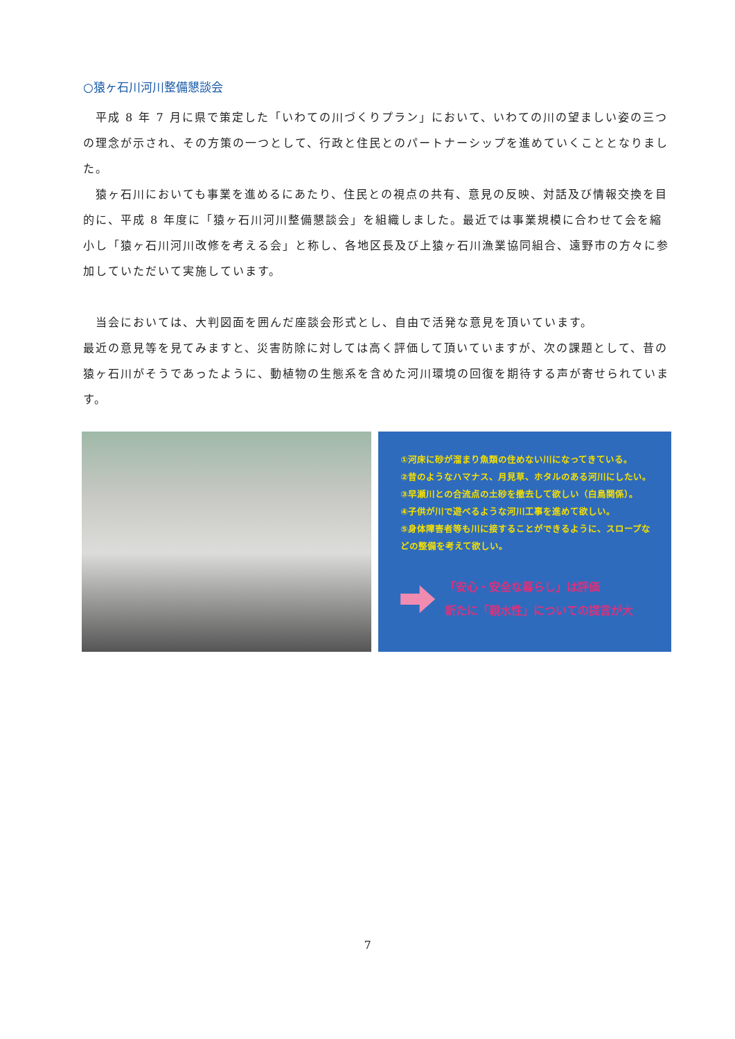○猿ヶ石川河川整備懇談会
　平成 8 年 7 月に県で策定した「いわての川づくりプラン」において、いわての川の望ましい姿の三つの理念が示され、その方策の一つとして、行政と住民とのパートナーシップを進めていくこととなりました。
　猿ヶ石川においても事業を進めるにあたり、住民との視点の共有、意見の反映、対話及び情報交換を目的に、平成 8 年度に「猿ヶ石川河川整備懇談会」を組織しました。最近では事業規模に合わせて会を縮小し「猿ヶ石川河川改修を考える会」と称し、各地区長及び上猿ヶ石川漁業協同組合、遠野市の方々に参加していただいて実施しています。
　当会においては、大判図面を囲んだ座談会形式とし、自由で活発な意見を頂いています。
最近の意見等を見てみますと、災害防除に対しては高く評価して頂いていますが、次の課題として、昔の猿ヶ石川がそうであったように、動植物の生態系を含めた河川環境の回復を期待する声が寄せられています。
①河床に砂が溜まり魚類の住めない川になってきている。
②昔のようなハマナス、月見草、ホタルのある河川にしたい。
③早瀬川との合流点の土砂を撤去して欲しい（白鳥関係）。
④子供が川で遊べるような河川工事を進めて欲しい。
⑤身体障害者等も川に接することができるように、スロープなどの整備を考えて欲しい。
「安心・安全な暮らし」は評価
新たに「親水性」についての提言が大
7